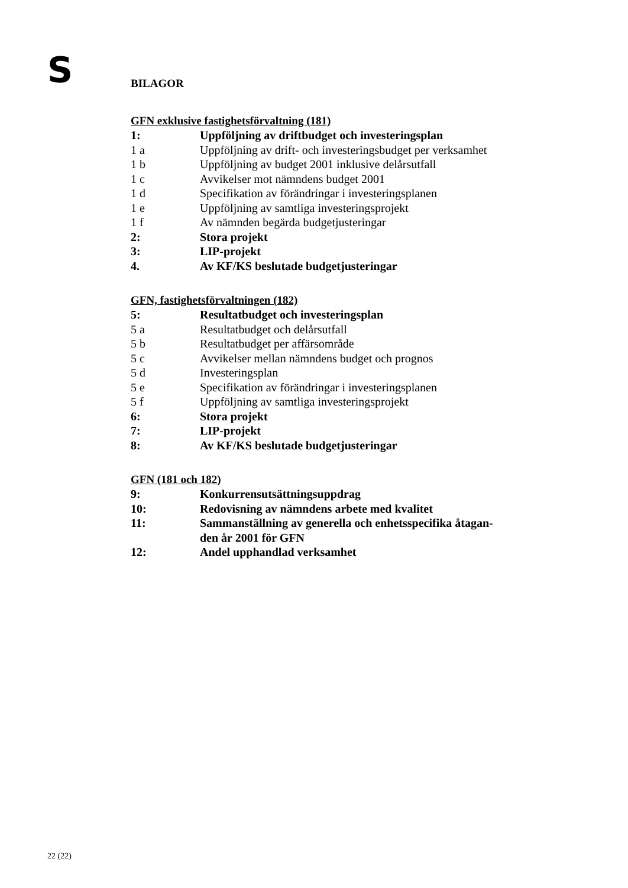S
BILAGOR
GFN exklusive fastighetsförvaltning (181)
| 1: | Uppföljning av driftbudget och investeringsplan |
| 1 a | Uppföljning av drift- och investeringsbudget per verksamhet |
| 1 b | Uppföljning av budget 2001 inklusive delårsutfall |
| 1 c | Avvikelser mot nämndens budget 2001 |
| 1 d | Specifikation av förändringar i investeringsplanen |
| 1 e | Uppföljning av samtliga investeringsprojekt |
| 1 f | Av nämnden begärda budgetjusteringar |
| 2: | Stora projekt |
| 3: | LIP-projekt |
| 4. | Av KF/KS beslutade budgetjusteringar |
GFN, fastighetsförvaltningen (182)
| 5: | Resultatbudget och investeringsplan |
| 5 a | Resultatbudget och delårsutfall |
| 5 b | Resultatbudget per affärsområde |
| 5 c | Avvikelser mellan nämndens budget och prognos |
| 5 d | Investeringsplan |
| 5 e | Specifikation av förändringar i investeringsplanen |
| 5 f | Uppföljning av samtliga investeringsprojekt |
| 6: | Stora projekt |
| 7: | LIP-projekt |
| 8: | Av KF/KS beslutade budgetjusteringar |
GFN (181 och 182)
| 9: | Konkurrensutsättningsuppdrag |
| 10: | Redovisning av nämndens arbete med kvalitet |
| 11: | Sammanställning av generella och enhetsspecifika åtagan- den år 2001 för GFN |
| 12: | Andel upphandlad verksamhet |
22 (22)